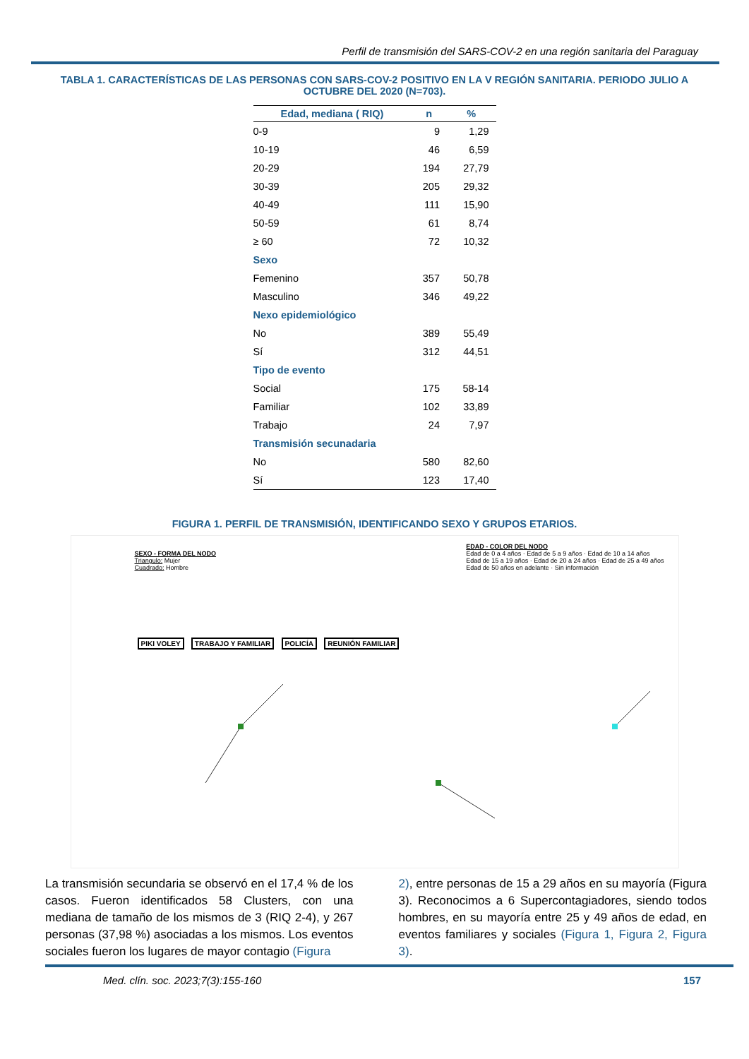Perfil de transmisión del SARS-COV-2 en una región sanitaria del Paraguay
TABLA 1. CARACTERÍSTICAS DE LAS PERSONAS CON SARS-COV-2 POSITIVO EN LA V REGIÓN SANITARIA. PERIODO JULIO A OCTUBRE DEL 2020 (N=703).
| Edad, mediana ( RIQ) | n | % |
| --- | --- | --- |
| 0-9 | 9 | 1,29 |
| 10-19 | 46 | 6,59 |
| 20-29 | 194 | 27,79 |
| 30-39 | 205 | 29,32 |
| 40-49 | 111 | 15,90 |
| 50-59 | 61 | 8,74 |
| ≥ 60 | 72 | 10,32 |
| Sexo | | |
| Femenino | 357 | 50,78 |
| Masculino | 346 | 49,22 |
| Nexo epidemiológico | | |
| No | 389 | 55,49 |
| Sí | 312 | 44,51 |
| Tipo de evento | | |
| Social | 175 | 58-14 |
| Familiar | 102 | 33,89 |
| Trabajo | 24 | 7,97 |
| Transmisión secunadaria | | |
| No | 580 | 82,60 |
| Sí | 123 | 17,40 |
FIGURA 1. PERFIL DE TRANSMISIÓN, IDENTIFICANDO SEXO Y GRUPOS ETARIOS.
SEXO - FORMA DEL NODO
Triangulo: Mujer
Cuadrado: Hombre
EDAD - COLOR DEL NODO
Edad de 0 a 4 años · Edad de 5 a 9 años · Edad de 10 a 14 años
Edad de 15 a 19 años · Edad de 20 a 24 años · Edad de 25 a 49 años
Edad de 50 años en adelante · Sin información
PIKI VOLEY TRABAJO Y FAMILIAR POLICÍA REUNIÓN FAMILIAR
La transmisión secundaria se observó en el 17,4 % de los casos. Fueron identificados 58 Clusters, con una mediana de tamaño de los mismos de 3 (RIQ 2-4), y 267 personas (37,98 %) asociadas a los mismos. Los eventos sociales fueron los lugares de mayor contagio (Figura
2), entre personas de 15 a 29 años en su mayoría (Figura 3). Reconocimos a 6 Supercontagiadores, siendo todos hombres, en su mayoría entre 25 y 49 años de edad, en eventos familiares y sociales (Figura 1, Figura 2, Figura 3).
Med. clín. soc. 2023;7(3):155-160 157